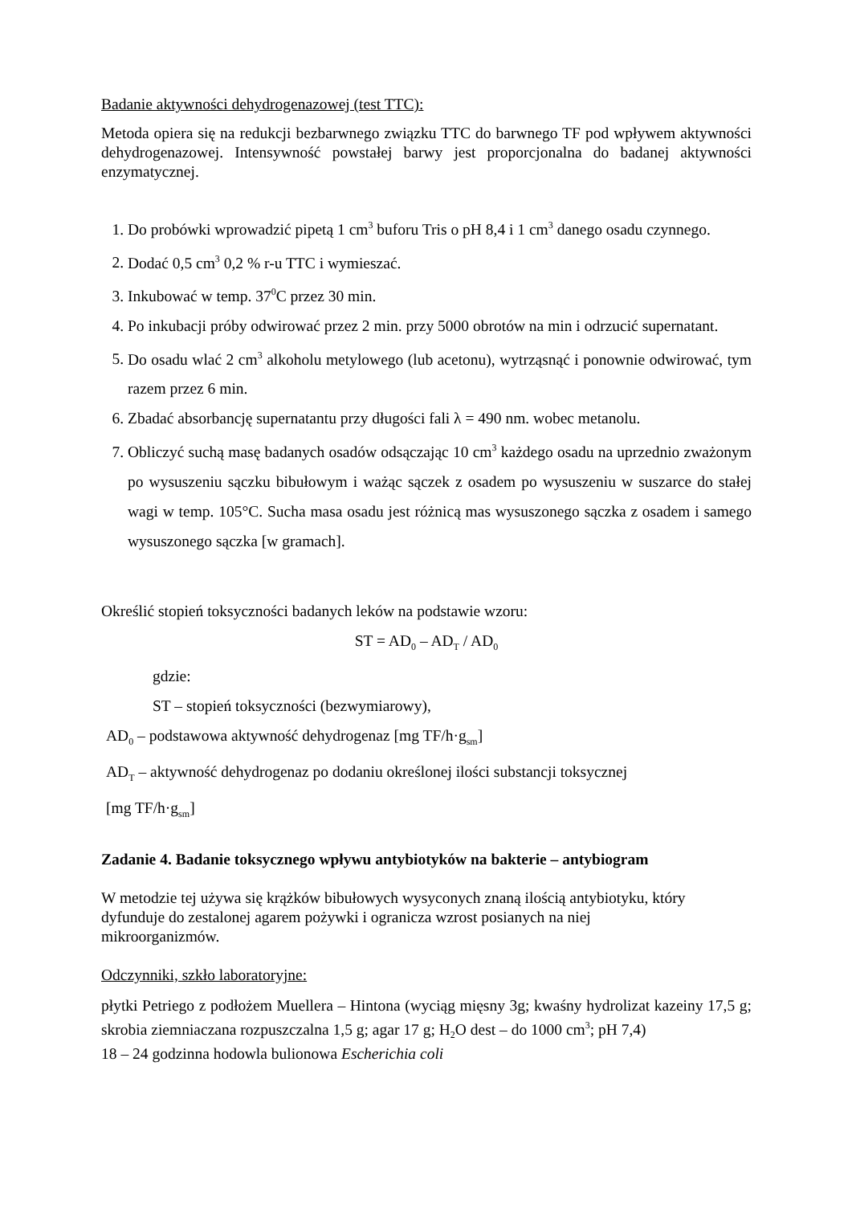Badanie aktywności dehydrogenazowej (test TTC):
Metoda opiera się na redukcji bezbarwnego związku TTC do barwnego TF pod wpływem aktywności dehydrogenazowej. Intensywność powstałej barwy jest proporcjonalna do badanej aktywności enzymatycznej.
1. Do probówki wprowadzić pipetą 1 cm<sup>3</sup> buforu Tris o pH 8,4 i 1 cm<sup>3</sup> danego osadu czynnego.
2. Dodać 0,5 cm<sup>3</sup> 0,2 % r-u TTC i wymieszać.
3. Inkubować w temp. 37<sup>0</sup>C przez 30 min.
4. Po inkubacji próby odwirować przez 2 min. przy 5000 obrotów na min i odrzucić supernatant.
5. Do osadu wlać 2 cm<sup>3</sup> alkoholu metylowego (lub acetonu), wytrząsnąć i ponownie odwirować, tym razem przez 6 min.
6. Zbadać absorbancję supernatantu przy długości fali λ = 490 nm. wobec metanolu.
7. Obliczyć suchą masę badanych osadów odsączając 10 cm<sup>3</sup> każdego osadu na uprzednio zważonym po wysuszeniu sączku bibułowym i ważąc sączek z osadem po wysuszeniu w suszarce do stałej wagi w temp. 105°C. Sucha masa osadu jest różnicą mas wysuszonego sączka z osadem i samego wysuszonego sączka [w gramach].
Określić stopień toksyczności badanych leków na podstawie wzoru:
ST = AD<sub>0</sub> – AD<sub>T</sub> / AD<sub>0</sub>
gdzie:
ST – stopień toksyczności (bezwymiarowy),
AD<sub>0</sub> – podstawowa aktywność dehydrogenaz [mg TF/h·g<sub>sm</sub>]
AD<sub>T</sub> – aktywność dehydrogenaz po dodaniu określonej ilości substancji toksycznej
[mg TF/h·g<sub>sm</sub>]
Zadanie 4. Badanie toksycznego wpływu antybiotyków na bakterie – antybiogram
W metodzie tej używa się krążków bibułowych wysyconych znaną ilością antybiotyku, który
dyfunduje do zestalonej agarem pożywki i ogranicza wzrost posianych na niej
mikroorganizmów.
Odczynniki, szkło laboratoryjne:
płytki Petriego z podłożem Muellera – Hintona (wyciąg mięsny 3g; kwaśny hydrolizat kazeiny 17,5 g; skrobia ziemniaczana rozpuszczalna 1,5 g; agar 17 g; H<sub>2</sub>O dest – do 1000 cm<sup>3</sup>; pH 7,4)
18 – 24 godzinna hodowla bulionowa Escherichia coli